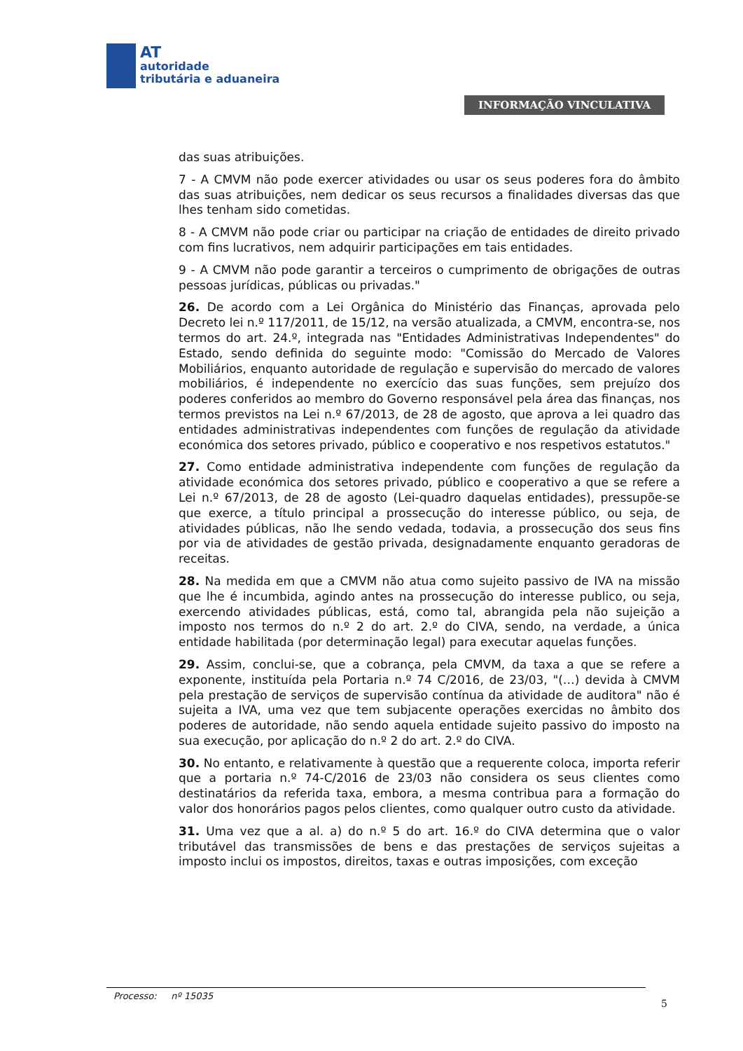AT
autoridade
tributária e aduaneira
INFORMAÇÃO VINCULATIVA
das suas atribuições.
7 - A CMVM não pode exercer atividades ou usar os seus poderes fora do âmbito das suas atribuições, nem dedicar os seus recursos a finalidades diversas das que lhes tenham sido cometidas.
8 - A CMVM não pode criar ou participar na criação de entidades de direito privado com fins lucrativos, nem adquirir participações em tais entidades.
9 - A CMVM não pode garantir a terceiros o cumprimento de obrigações de outras pessoas jurídicas, públicas ou privadas."
26. De acordo com a Lei Orgânica do Ministério das Finanças, aprovada pelo Decreto lei n.º 117/2011, de 15/12, na versão atualizada, a CMVM, encontra-se, nos termos do art. 24.º, integrada nas "Entidades Administrativas Independentes" do Estado, sendo definida do seguinte modo: "Comissão do Mercado de Valores Mobiliários, enquanto autoridade de regulação e supervisão do mercado de valores mobiliários, é independente no exercício das suas funções, sem prejuízo dos poderes conferidos ao membro do Governo responsável pela área das finanças, nos termos previstos na Lei n.º 67/2013, de 28 de agosto, que aprova a lei quadro das entidades administrativas independentes com funções de regulação da atividade económica dos setores privado, público e cooperativo e nos respetivos estatutos."
27. Como entidade administrativa independente com funções de regulação da atividade económica dos setores privado, público e cooperativo a que se refere a Lei n.º 67/2013, de 28 de agosto (Lei-quadro daquelas entidades), pressupõe-se que exerce, a título principal a prossecução do interesse público, ou seja, de atividades públicas, não lhe sendo vedada, todavia, a prossecução dos seus fins por via de atividades de gestão privada, designadamente enquanto geradoras de receitas.
28. Na medida em que a CMVM não atua como sujeito passivo de IVA na missão que lhe é incumbida, agindo antes na prossecução do interesse publico, ou seja, exercendo atividades públicas, está, como tal, abrangida pela não sujeição a imposto nos termos do n.º 2 do art. 2.º do CIVA, sendo, na verdade, a única entidade habilitada (por determinação legal) para executar aquelas funções.
29. Assim, conclui-se, que a cobrança, pela CMVM, da taxa a que se refere a exponente, instituída pela Portaria n.º 74 C/2016, de 23/03, "(…) devida à CMVM pela prestação de serviços de supervisão contínua da atividade de auditora" não é sujeita a IVA, uma vez que tem subjacente operações exercidas no âmbito dos poderes de autoridade, não sendo aquela entidade sujeito passivo do imposto na sua execução, por aplicação do n.º 2 do art. 2.º do CIVA.
30. No entanto, e relativamente à questão que a requerente coloca, importa referir que a portaria n.º 74-C/2016 de 23/03 não considera os seus clientes como destinatários da referida taxa, embora, a mesma contribua para a formação do valor dos honorários pagos pelos clientes, como qualquer outro custo da atividade.
31. Uma vez que a al. a) do n.º 5 do art. 16.º do CIVA determina que o valor tributável das transmissões de bens e das prestações de serviços sujeitas a imposto inclui os impostos, direitos, taxas e outras imposições, com exceção
Processo: nº 15035
5